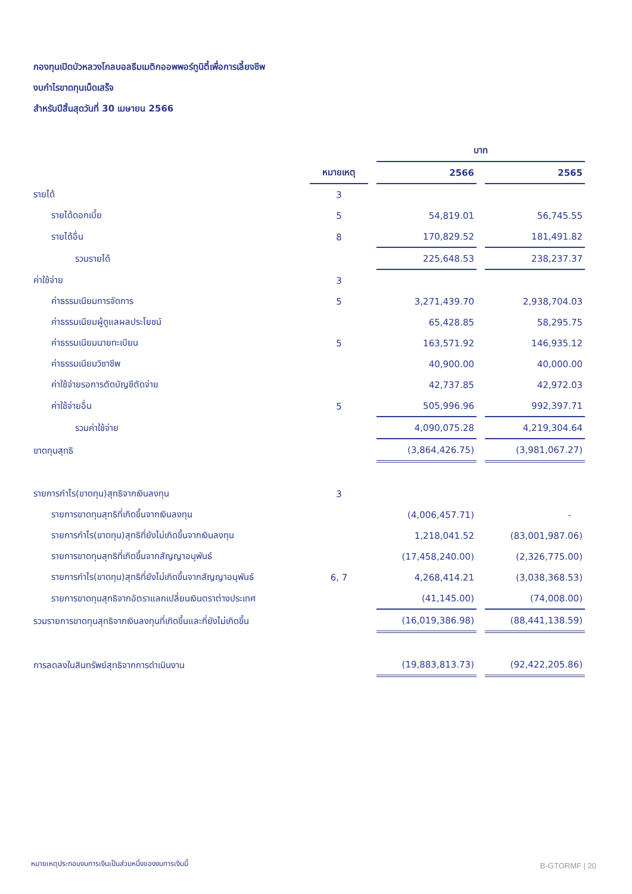กองทุนเปิดบัวหลวงโกลบอลธีมเมติกออพพอร์ทูนิตี้เพื่อการเลี้ยงชีพ
งบกำไรขาดทุนเบ็ดเสร็จ
สำหรับปีสิ้นสุดวันที่ 30 เมษายน 2566
| | | | บาท | | |
| | หมายเหตุ | | 2566 | | 2565 |
| รายได้ | 3 | | | | |
| รายได้ดอกเบี้ย | 5 | | 54,819.01 | | 56,745.55 |
| รายได้อื่น | 8 | | 170,829.52 | | 181,491.82 |
| รวมรายได้ | | | 225,648.53 | | 238,237.37 |
| ค่าใช้จ่าย | 3 | | | | |
| ค่าธรรมเนียมการจัดการ | 5 | | 3,271,439.70 | | 2,938,704.03 |
| ค่าธรรมเนียมผู้ดูแลผลประโยชน์ | | | 65,428.85 | | 58,295.75 |
| ค่าธรรมเนียมนายทะเบียน | 5 | | 163,571.92 | | 146,935.12 |
| ค่าธรรมเนียมวิชาชีพ | | | 40,900.00 | | 40,000.00 |
| ค่าใช้จ่ายรอการตัดบัญชีตัดจ่าย | | | 42,737.85 | | 42,972.03 |
| ค่าใช้จ่ายอื่น | 5 | | 505,996.96 | | 992,397.71 |
| รวมค่าใช้จ่าย | | | 4,090,075.28 | | 4,219,304.64 |
| ขาดทุนสุทธิ | | | (3,864,426.75) | | (3,981,067.27) |
| รายการกำไร(ขาดทุน)สุทธิจากเงินลงทุน | 3 | | | | |
| รายการขาดทุนสุทธิที่เกิดขึ้นจากเงินลงทุน | | | (4,006,457.71) | | - |
| รายการกำไร(ขาดทุน)สุทธิที่ยังไม่เกิดขึ้นจากเงินลงทุน | | | 1,218,041.52 | | (83,001,987.06) |
| รายการขาดทุนสุทธิที่เกิดขึ้นจากสัญญาอนุพันธ์ | | | (17,458,240.00) | | (2,326,775.00) |
| รายการกำไร(ขาดทุน)สุทธิที่ยังไม่เกิดขึ้นจากสัญญาอนุพันธ์ | 6, 7 | | 4,268,414.21 | | (3,038,368.53) |
| รายการขาดทุนสุทธิจากอัตราแลกเปลี่ยนเงินตราต่างประเทศ | | | (41,145.00) | | (74,008.00) |
| รวมรายการขาดทุนสุทธิจากเงินลงทุนที่เกิดขึ้นและที่ยังไม่เกิดขึ้น | | | (16,019,386.98) | | (88,441,138.59) |
| การลดลงในสินทรัพย์สุทธิจากการดำเนินงาน | | | (19,883,813.73) | | (92,422,205.86) |
หมายเหตุประกอบงบการเงินเป็นส่วนหนึ่งของงบการเงินนี้
B-GTORMF | 20